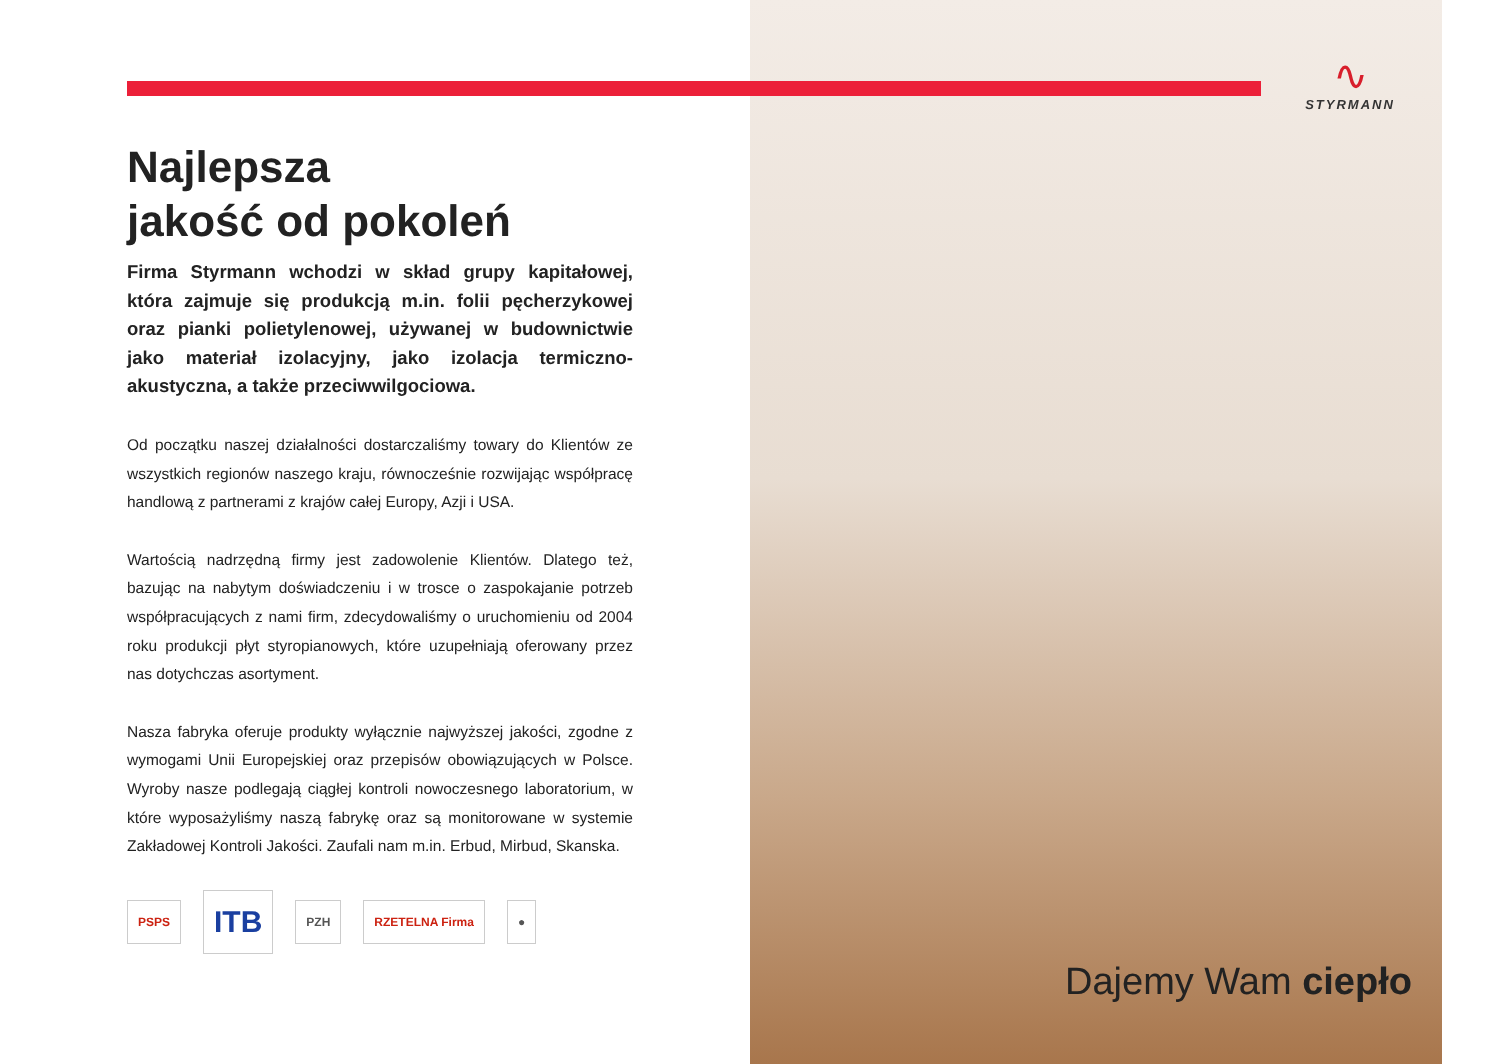∿
STYRMANN
Najlepsza
jakość od pokoleń
Firma Styrmann wchodzi w skład grupy kapitałowej, która zajmuje się produkcją m.in. folii pęcherzykowej oraz pianki polietylenowej, używanej w budownictwie jako materiał izolacyjny, jako izolacja termiczno-akustyczna, a także przeciwwilgociowa.
Od początku naszej działalności dostarczaliśmy towary do Klientów ze wszystkich regionów naszego kraju, równocześnie rozwijając współpracę handlową z partnerami z krajów całej Europy, Azji i USA.
Wartością nadrzędną firmy jest zadowolenie Klientów. Dlatego też, bazując na nabytym doświadczeniu i w trosce o zaspokajanie potrzeb współpracujących z nami firm, zdecydowaliśmy o uruchomieniu od 2004 roku produkcji płyt styropianowych, które uzupełniają oferowany przez nas dotychczas asortyment.
Nasza fabryka oferuje produkty wyłącznie najwyższej jakości, zgodne z wymogami Unii Europejskiej oraz przepisów obowiązujących w Polsce. Wyroby nasze podlegają ciągłej kontroli nowoczesnego laboratorium, w które wyposażyliśmy naszą fabrykę oraz są monitorowane w systemie Zakładowej Kontroli Jakości. Zaufali nam m.in. Erbud, Mirbud, Skanska.
PSPS ITB PZH RZETELNA Firma ●
Dajemy Wam ciepło